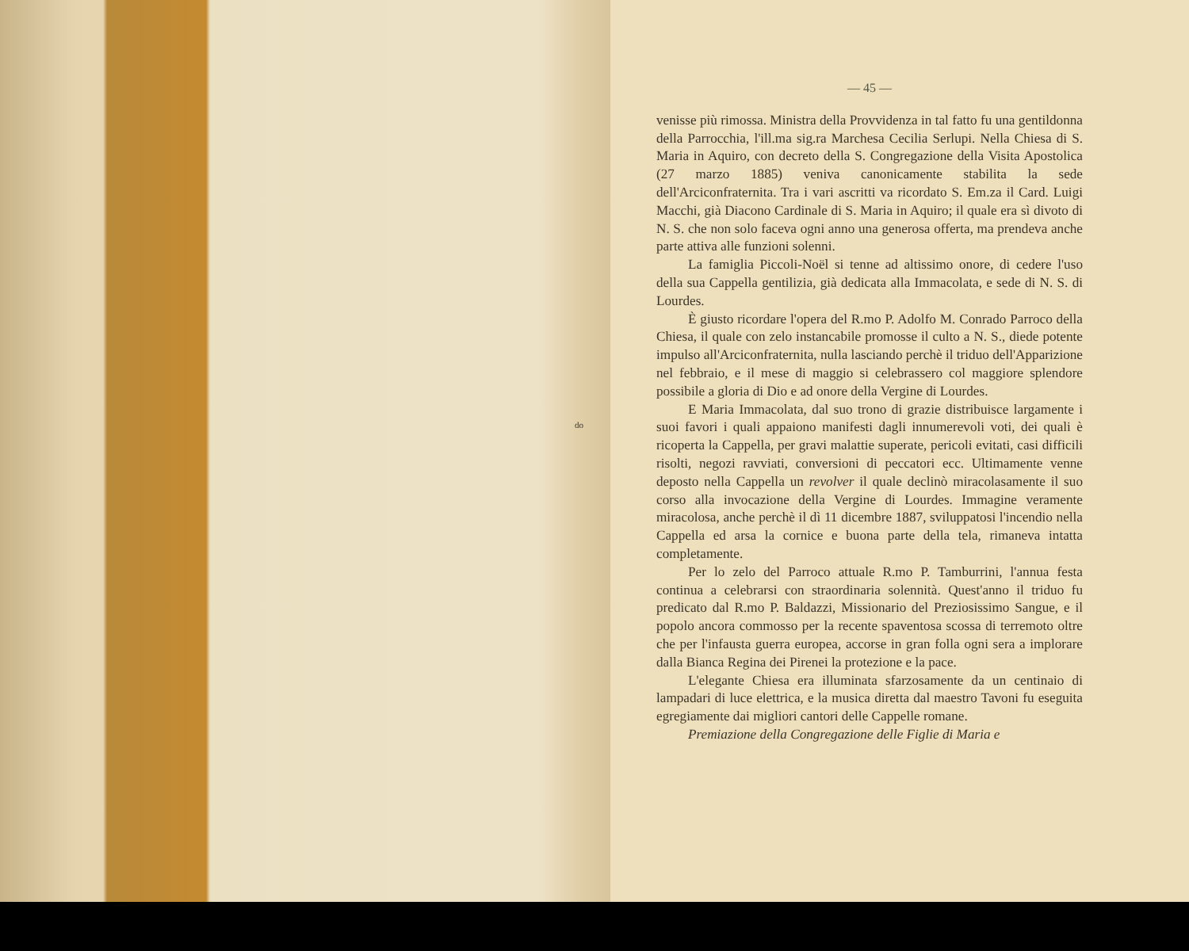do
— 45 —
venisse più rimossa. Ministra della Provvidenza in tal fatto fu una gentildonna della Parrocchia, l'ill.ma sig.ra Marchesa Cecilia Serlupi. Nella Chiesa di S. Maria in Aquiro, con decreto della S. Congregazione della Visita Apostolica (27 marzo 1885) veniva canonicamente stabilita la sede dell'Arciconfraternita. Tra i vari ascritti va ricordato S. Em.za il Card. Luigi Macchi, già Diacono Cardinale di S. Maria in Aquiro; il quale era sì divoto di N. S. che non solo faceva ogni anno una generosa offerta, ma prendeva anche parte attiva alle funzioni solenni.
La famiglia Piccoli-Noël si tenne ad altissimo onore, di cedere l'uso della sua Cappella gentilizia, già dedicata alla Immacolata, e sede di N. S. di Lourdes.
È giusto ricordare l'opera del R.mo P. Adolfo M. Conrado Parroco della Chiesa, il quale con zelo instancabile promosse il culto a N. S., diede potente impulso all'Arciconfraternita, nulla lasciando perchè il triduo dell'Apparizione nel febbraio, e il mese di maggio si celebrassero col maggiore splendore possibile a gloria di Dio e ad onore della Vergine di Lourdes.
E Maria Immacolata, dal suo trono di grazie distribuisce largamente i suoi favori i quali appaiono manifesti dagli innumerevoli voti, dei quali è ricoperta la Cappella, per gravi malattie superate, pericoli evitati, casi difficili risolti, negozi ravviati, conversioni di peccatori ecc. Ultimamente venne deposto nella Cappella un revolver il quale declinò miracolasamente il suo corso alla invocazione della Vergine di Lourdes. Immagine veramente miracolosa, anche perchè il dì 11 dicembre 1887, sviluppatosi l'incendio nella Cappella ed arsa la cornice e buona parte della tela, rimaneva intatta completamente.
Per lo zelo del Parroco attuale R.mo P. Tamburrini, l'annua festa continua a celebrarsi con straordinaria solennità. Quest'anno il triduo fu predicato dal R.mo P. Baldazzi, Missionario del Preziosissimo Sangue, e il popolo ancora commosso per la recente spaventosa scossa di terremoto oltre che per l'infausta guerra europea, accorse in gran folla ogni sera a implorare dalla Bianca Regina dei Pirenei la protezione e la pace.
L'elegante Chiesa era illuminata sfarzosamente da un centinaio di lampadari di luce elettrica, e la musica diretta dal maestro Tavoni fu eseguita egregiamente dai migliori cantori delle Cappelle romane.
Premiazione della Congregazione delle Figlie di Maria e